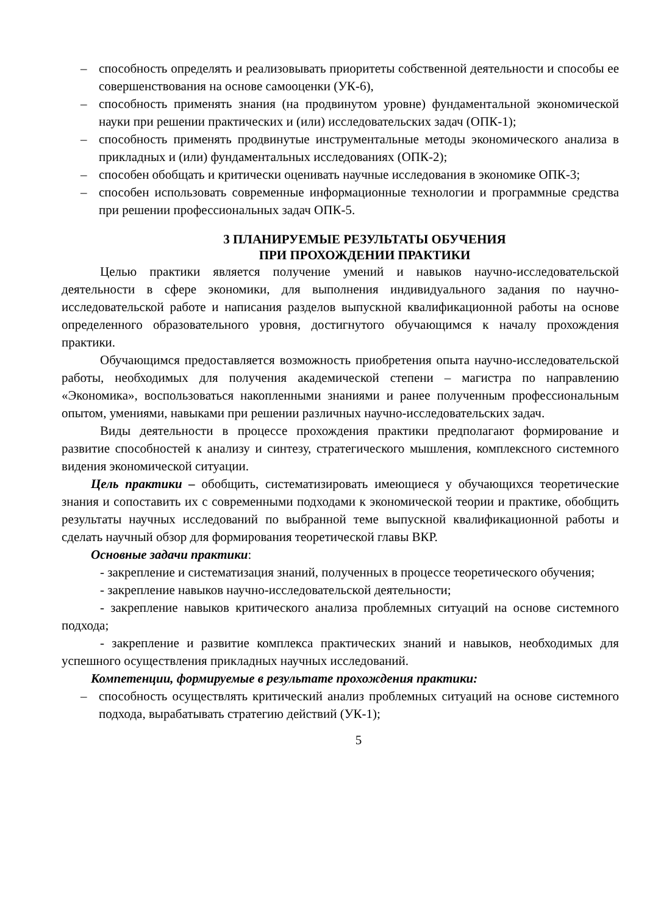– способность определять и реализовывать приоритеты собственной деятельности и способы ее совершенствования на основе самооценки (УК-6),
– способность применять знания (на продвинутом уровне) фундаментальной экономической науки при решении практических и (или) исследовательских задач (ОПК-1);
– способность применять продвинутые инструментальные методы экономического анализа в прикладных и (или) фундаментальных исследованиях (ОПК-2);
– способен обобщать и критически оценивать научные исследования в экономике ОПК-3;
– способен использовать современные информационные технологии и программные средства при решении профессиональных задач ОПК-5.
3 ПЛАНИРУЕМЫЕ РЕЗУЛЬТАТЫ ОБУЧЕНИЯ
ПРИ ПРОХОЖДЕНИИ ПРАКТИКИ
Целью практики является получение умений и навыков научно-исследовательской деятельности в сфере экономики, для выполнения индивидуального задания по научно-исследовательской работе и написания разделов выпускной квалификационной работы на основе определенного образовательного уровня, достигнутого обучающимся к началу прохождения практики.
Обучающимся предоставляется возможность приобретения опыта научно-исследовательской работы, необходимых для получения академической степени – магистра по направлению «Экономика», воспользоваться накопленными знаниями и ранее полученным профессиональным опытом, умениями, навыками при решении различных научно-исследовательских задач.
Виды деятельности в процессе прохождения практики предполагают формирование и развитие способностей к анализу и синтезу, стратегического мышления, комплексного системного видения экономической ситуации.
Цель практики – обобщить, систематизировать имеющиеся у обучающихся теоретические знания и сопоставить их с современными подходами к экономической теории и практике, обобщить результаты научных исследований по выбранной теме выпускной квалификационной работы и сделать научный обзор для формирования теоретической главы ВКР.
Основные задачи практики:
- закрепление и систематизация знаний, полученных в процессе теоретического обучения;
- закрепление навыков научно-исследовательской деятельности;
- закрепление навыков критического анализа проблемных ситуаций на основе системного подхода;
- закрепление и развитие комплекса практических знаний и навыков, необходимых для успешного осуществления прикладных научных исследований.
Компетенции, формируемые в результате прохождения практики:
– способность осуществлять критический анализ проблемных ситуаций на основе системного подхода, вырабатывать стратегию действий (УК-1);
5